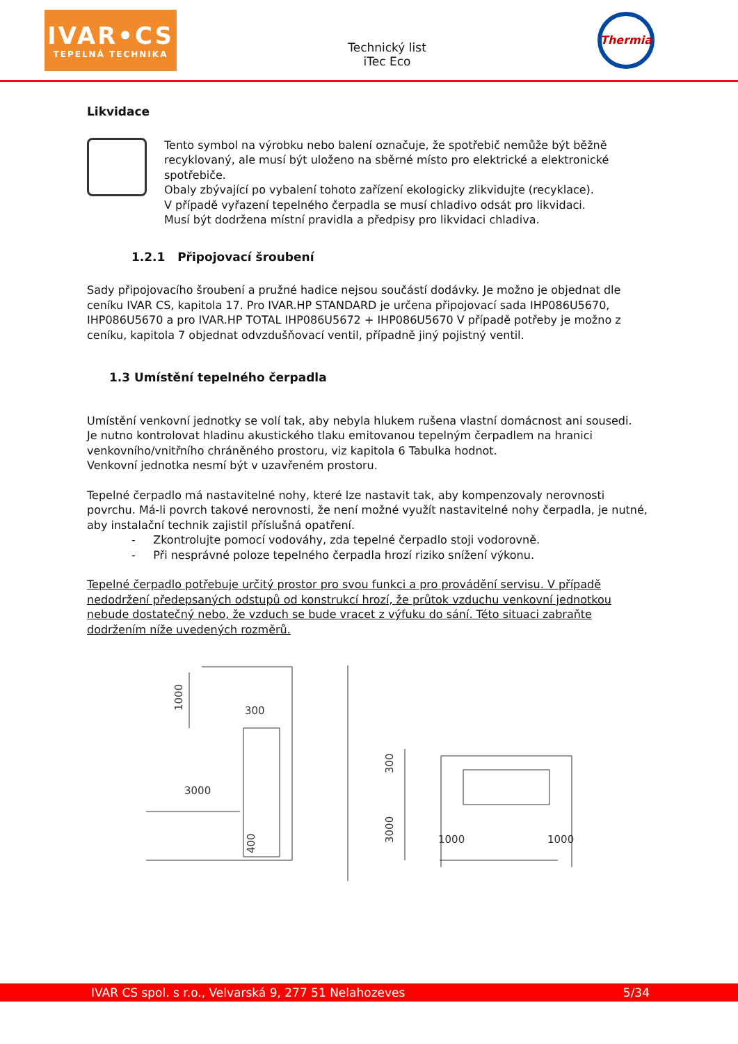IVAR•CS
TEPELNÁ TECHNIKA
Technický list
iTec Eco
Thermia
Likvidace
Tento symbol na výrobku nebo balení označuje, že spotřebič nemůže být běžně recyklovaný, ale musí být uloženo na sběrné místo pro elektrické a elektronické spotřebiče.
Obaly zbývající po vybalení tohoto zařízení ekologicky zlikvidujte (recyklace).
V případě vyřazení tepelného čerpadla se musí chladivo odsát pro likvidaci.
Musí být dodržena místní pravidla a předpisy pro likvidaci chladiva.
1.2.1 Připojovací šroubení
Sady připojovacího šroubení a pružné hadice nejsou součástí dodávky. Je možno je objednat dle ceníku IVAR CS, kapitola 17. Pro IVAR.HP STANDARD je určena připojovací sada IHP086U5670, IHP086U5670 a pro IVAR.HP TOTAL IHP086U5672 + IHP086U5670 V případě potřeby je možno z ceníku, kapitola 7 objednat odvzdušňovací ventil, případně jiný pojistný ventil.
1.3 Umístění tepelného čerpadla
Umístění venkovní jednotky se volí tak, aby nebyla hlukem rušena vlastní domácnost ani sousedi.
Je nutno kontrolovat hladinu akustického tlaku emitovanou tepelným čerpadlem na hranici venkovního/vnitřního chráněného prostoru, viz kapitola 6 Tabulka hodnot.
Venkovní jednotka nesmí být v uzavřeném prostoru.
Tepelné čerpadlo má nastavitelné nohy, které lze nastavit tak, aby kompenzovaly nerovnosti povrchu. Má-li povrch takové nerovnosti, že není možné využít nastavitelné nohy čerpadla, je nutné, aby instalační technik zajistil příslušná opatření.
- Zkontrolujte pomocí vodováhy, zda tepelné čerpadlo stoji vodorovně.
- Při nesprávné poloze tepelného čerpadla hrozí riziko snížení výkonu.
Tepelné čerpadlo potřebuje určitý prostor pro svou funkci a pro provádění servisu. V případě nedodržení předepsaných odstupů od konstrukcí hrozí, že průtok vzduchu venkovní jednotkou nebude dostatečný nebo, že vzduch se bude vracet z výfuku do sání. Této situaci zabraňte dodržením níže uvedených rozměrů.
300
3000
1000
1000
1000
400
300
3000
IVAR CS spol. s r.o., Velvarská 9, 277 51 Nelahozeves 5/34